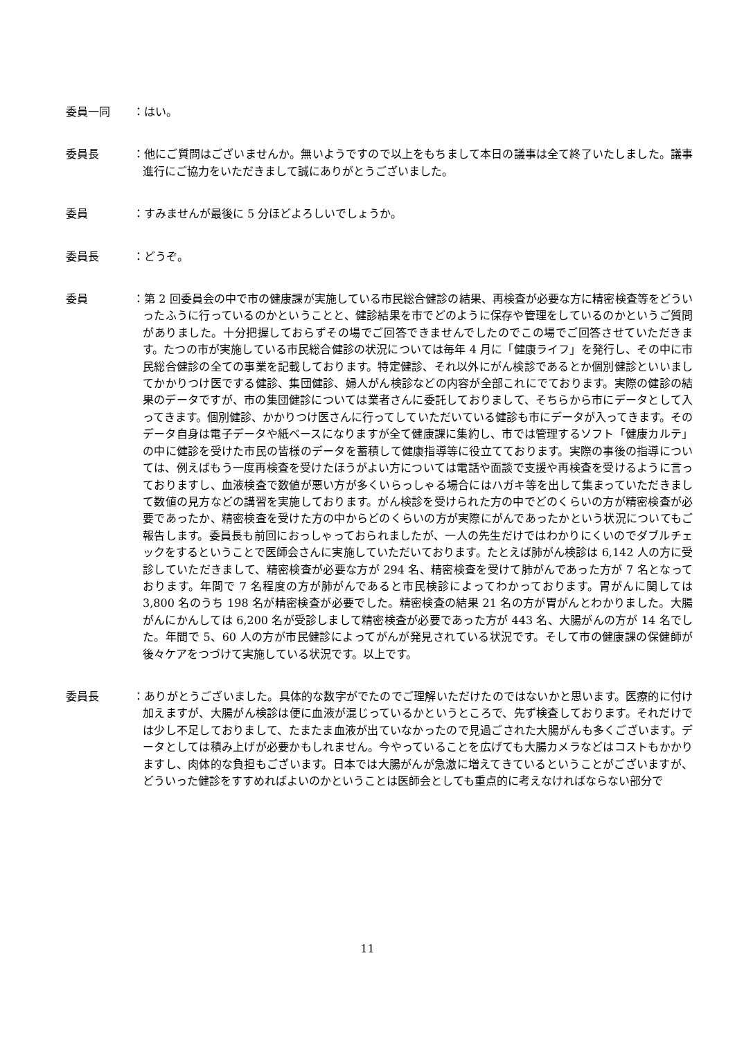委員一同 ：はい。
委員長 ：他にご質問はございませんか。無いようですので以上をもちまして本日の議事は全て終了いたしました。議事進行にご協力をいただきまして誠にありがとうございました。
委員 ：すみませんが最後に 5 分ほどよろしいでしょうか。
委員長 ：どうぞ。
委員 ：第 2 回委員会の中で市の健康課が実施している市民総合健診の結果、再検査が必要な方に精密検査等をどういったふうに行っているのかということと、健診結果を市でどのように保存や管理をしているのかというご質問がありました。十分把握しておらずその場でご回答できませんでしたのでこの場でご回答させていただきます。たつの市が実施している市民総合健診の状況については毎年 4 月に「健康ライフ」を発行し、その中に市民総合健診の全ての事業を記載しております。特定健診、それ以外にがん検診であるとか個別健診といいましてかかりつけ医でする健診、集団健診、婦人がん検診などの内容が全部これにでております。実際の健診の結果のデータですが、市の集団健診については業者さんに委託しておりまして、そちらから市にデータとして入ってきます。個別健診、かかりつけ医さんに行ってしていただいている健診も市にデータが入ってきます。そのデータ自身は電子データや紙ベースになりますが全て健康課に集約し、市では管理するソフト「健康カルテ」の中に健診を受けた市民の皆様のデータを蓄積して健康指導等に役立てております。実際の事後の指導については、例えばもう一度再検査を受けたほうがよい方については電話や面談で支援や再検査を受けるように言っておりますし、血液検査で数値が悪い方が多くいらっしゃる場合にはハガキ等を出して集まっていただきまして数値の見方などの講習を実施しております。がん検診を受けられた方の中でどのくらいの方が精密検査が必要であったか、精密検査を受けた方の中からどのくらいの方が実際にがんであったかという状況についてもご報告します。委員長も前回におっしゃっておられましたが、一人の先生だけではわかりにくいのでダブルチェックをするということで医師会さんに実施していただいております。たとえば肺がん検診は 6,142 人の方に受診していただきまして、精密検査が必要な方が 294 名、精密検査を受けて肺がんであった方が 7 名となっております。年間で 7 名程度の方が肺がんであると市民検診によってわかっております。胃がんに関しては 3,800 名のうち 198 名が精密検査が必要でした。精密検査の結果 21 名の方が胃がんとわかりました。大腸がんにかんしては 6,200 名が受診しまして精密検査が必要であった方が 443 名、大腸がんの方が 14 名でした。年間で 5、60 人の方が市民健診によってがんが発見されている状況です。そして市の健康課の保健師が後々ケアをつづけて実施している状況です。以上です。
委員長 ：ありがとうございました。具体的な数字がでたのでご理解いただけたのではないかと思います。医療的に付け加えますが、大腸がん検診は便に血液が混じっているかというところで、先ず検査しております。それだけでは少し不足しておりまして、たまたま血液が出ていなかったので見過ごされた大腸がんも多くございます。データとしては積み上げが必要かもしれません。今やっていることを広げても大腸カメラなどはコストもかかりますし、肉体的な負担もございます。日本では大腸がんが急激に増えてきているということがございますが、どういった健診をすすめればよいのかということは医師会としても重点的に考えなければならない部分で
11